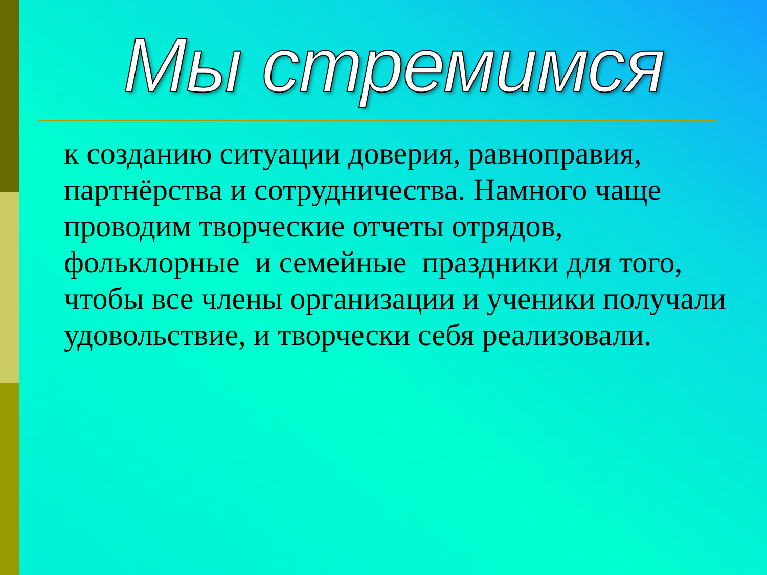Мы стремимся
к созданию ситуации доверия, равноправия, партнёрства и сотрудничества. Намного чаще проводим творческие отчеты отрядов, фольклорные и семейные праздники для того, чтобы все члены организации и ученики получали удовольствие, и творчески себя реализовали.